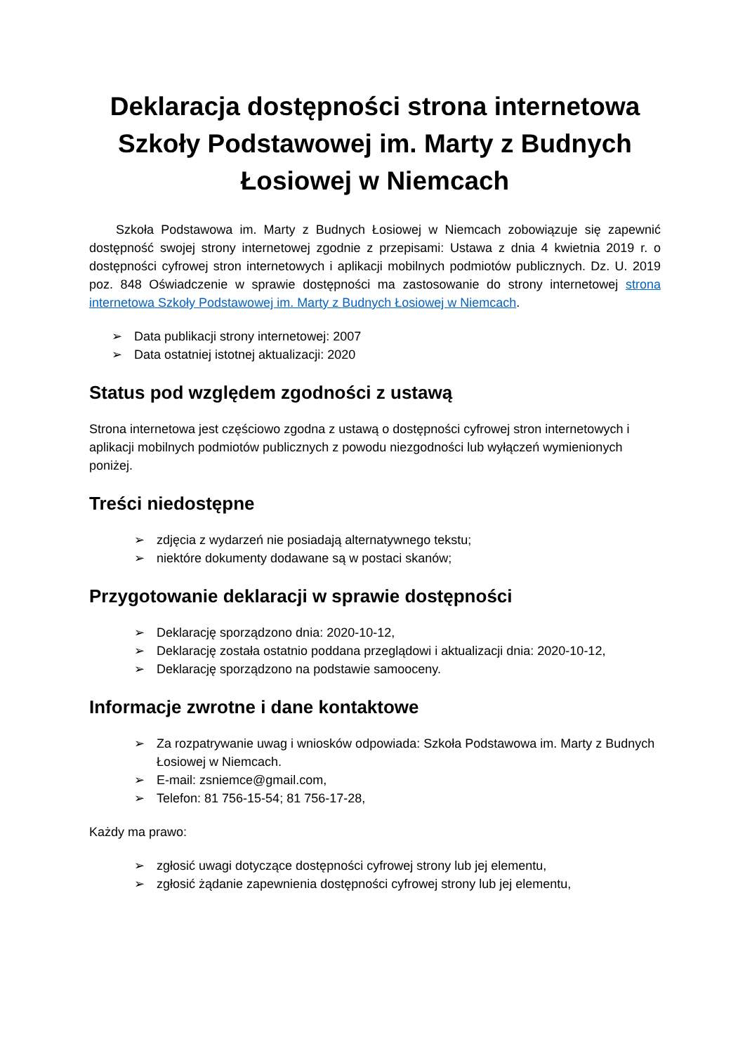Deklaracja dostępności strona internetowa Szkoły Podstawowej im. Marty z Budnych Łosiowej w Niemcach
Szkoła Podstawowa im. Marty z Budnych Łosiowej w Niemcach zobowiązuje się zapewnić dostępność swojej strony internetowej zgodnie z przepisami: Ustawa z dnia 4 kwietnia 2019 r. o dostępności cyfrowej stron internetowych i aplikacji mobilnych podmiotów publicznych. Dz. U. 2019 poz. 848 Oświadczenie w sprawie dostępności ma zastosowanie do strony internetowej strona internetowa Szkoły Podstawowej im. Marty z Budnych Łosiowej w Niemcach.
➢ Data publikacji strony internetowej: 2007
➢ Data ostatniej istotnej aktualizacji: 2020
Status pod względem zgodności z ustawą
Strona internetowa jest częściowo zgodna z ustawą o dostępności cyfrowej stron internetowych i aplikacji mobilnych podmiotów publicznych z powodu niezgodności lub wyłączeń wymienionych poniżej.
Treści niedostępne
➢ zdjęcia z wydarzeń nie posiadają alternatywnego tekstu;
➢ niektóre dokumenty dodawane są w postaci skanów;
Przygotowanie deklaracji w sprawie dostępności
➢ Deklarację sporządzono dnia: 2020-10-12,
➢ Deklarację została ostatnio poddana przeglądowi i aktualizacji dnia: 2020-10-12,
➢ Deklarację sporządzono na podstawie samooceny.
Informacje zwrotne i dane kontaktowe
➢ Za rozpatrywanie uwag i wniosków odpowiada: Szkoła Podstawowa im. Marty z Budnych Łosiowej w Niemcach.
➢ E-mail: zsniemce@gmail.com,
➢ Telefon: 81 756-15-54; 81 756-17-28,
Każdy ma prawo:
➢ zgłosić uwagi dotyczące dostępności cyfrowej strony lub jej elementu,
➢ zgłosić żądanie zapewnienia dostępności cyfrowej strony lub jej elementu,